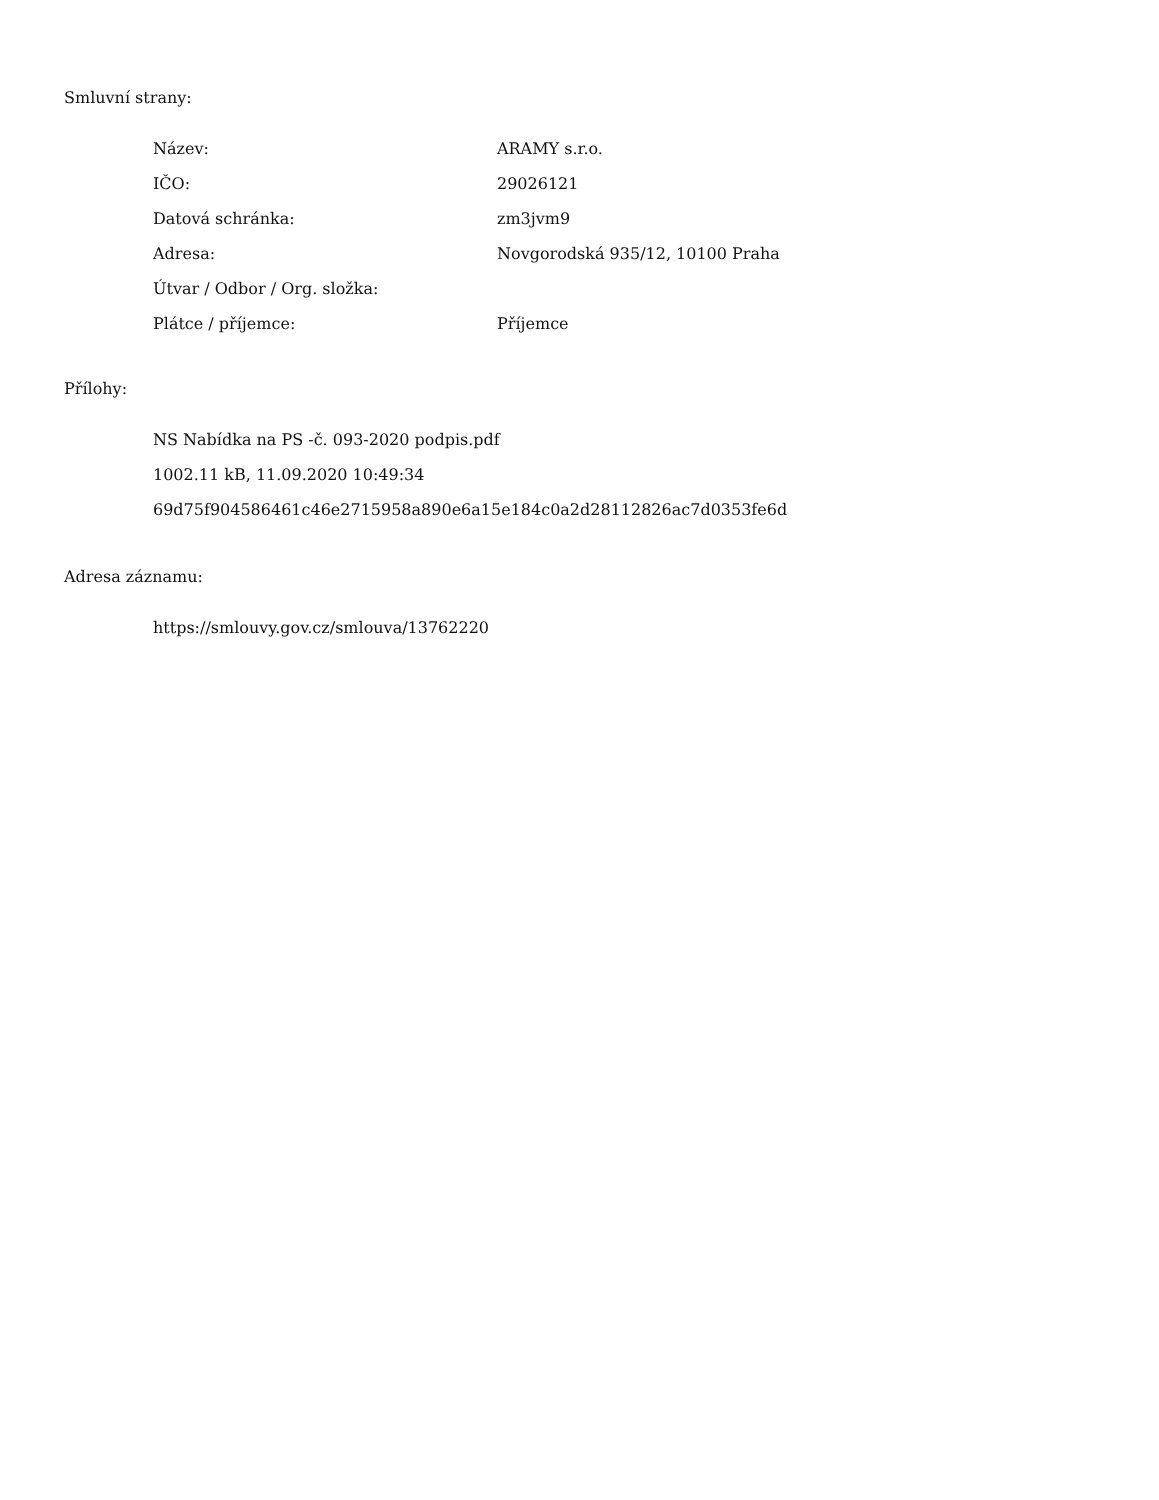Smluvní strany:
| Název: | ARAMY s.r.o. |
| IČO: | 29026121 |
| Datová schránka: | zm3jvm9 |
| Adresa: | Novgorodská 935/12, 10100 Praha |
| Útvar / Odbor / Org. složka: | |
| Plátce / příjemce: | Příjemce |
Přílohy:
NS Nabídka na PS -č. 093-2020 podpis.pdf
1002.11 kB, 11.09.2020 10:49:34
69d75f904586461c46e2715958a890e6a15e184c0a2d28112826ac7d0353fe6d
Adresa záznamu:
https://smlouvy.gov.cz/smlouva/13762220